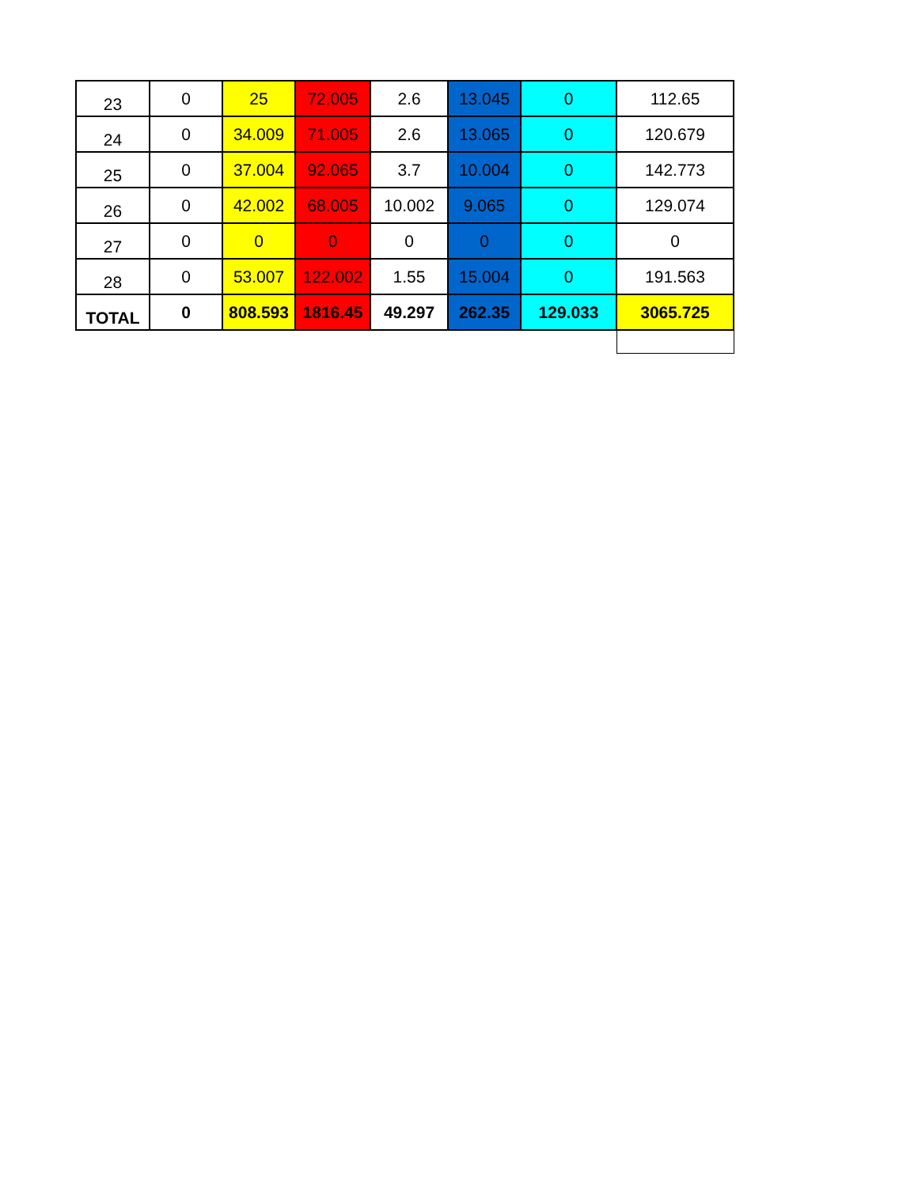| 23 | 0 | 25 | 72.005 | 2.6 | 13.045 | 0 | 112.65 |
| 24 | 0 | 34.009 | 71.005 | 2.6 | 13.065 | 0 | 120.679 |
| 25 | 0 | 37.004 | 92.065 | 3.7 | 10.004 | 0 | 142.773 |
| 26 | 0 | 42.002 | 68.005 | 10.002 | 9.065 | 0 | 129.074 |
| 27 | 0 | 0 | 0 | 0 | 0 | 0 | 0 |
| 28 | 0 | 53.007 | 122.002 | 1.55 | 15.004 | 0 | 191.563 |
| TOTAL | 0 | 808.593 | 1816.45 | 49.297 | 262.35 | 129.033 | 3065.725 |